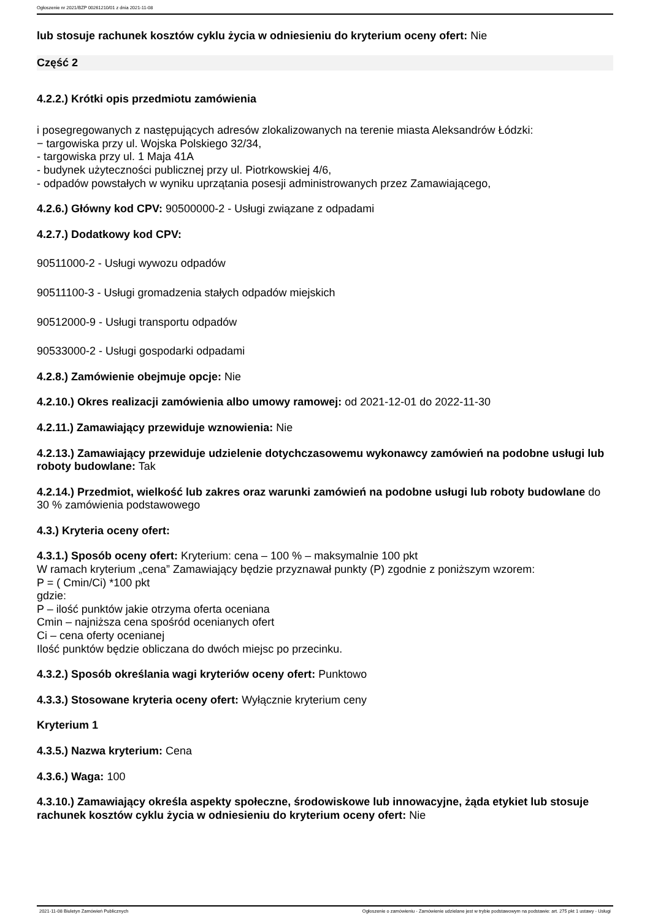Ogłoszenie nr 2021/BZP 00261210/01 z dnia 2021-11-08
lub stosuje rachunek kosztów cyklu życia w odniesieniu do kryterium oceny ofert: Nie
Część 2
4.2.2.) Krótki opis przedmiotu zamówienia
i posegregowanych z następujących adresów zlokalizowanych na terenie miasta Aleksandrów Łódzki:
− targowiska przy ul. Wojska Polskiego 32/34,
- targowiska przy ul. 1 Maja 41A
- budynek użyteczności publicznej przy ul. Piotrkowskiej 4/6,
- odpadów powstałych w wyniku uprzątania posesji administrowanych przez Zamawiającego,
4.2.6.) Główny kod CPV: 90500000-2 - Usługi związane z odpadami
4.2.7.) Dodatkowy kod CPV:
90511000-2 - Usługi wywozu odpadów
90511100-3 - Usługi gromadzenia stałych odpadów miejskich
90512000-9 - Usługi transportu odpadów
90533000-2 - Usługi gospodarki odpadami
4.2.8.) Zamówienie obejmuje opcje: Nie
4.2.10.) Okres realizacji zamówienia albo umowy ramowej: od 2021-12-01 do 2022-11-30
4.2.11.) Zamawiający przewiduje wznowienia: Nie
4.2.13.) Zamawiający przewiduje udzielenie dotychczasowemu wykonawcy zamówień na podobne usługi lub roboty budowlane: Tak
4.2.14.) Przedmiot, wielkość lub zakres oraz warunki zamówień na podobne usługi lub roboty budowlane do 30 % zamówienia podstawowego
4.3.) Kryteria oceny ofert:
4.3.1.) Sposób oceny ofert: Kryterium: cena – 100 % – maksymalnie 100 pkt
W ramach kryterium „cena” Zamawiający będzie przyznawał punkty (P) zgodnie z poniższym wzorem:
P = ( Cmin/Ci) *100 pkt
gdzie:
P – ilość punktów jakie otrzyma oferta oceniana
Cmin – najniższa cena spośród ocenianych ofert
Ci – cena oferty ocenianej
Ilość punktów będzie obliczana do dwóch miejsc po przecinku.
4.3.2.) Sposób określania wagi kryteriów oceny ofert: Punktowo
4.3.3.) Stosowane kryteria oceny ofert: Wyłącznie kryterium ceny
Kryterium 1
4.3.5.) Nazwa kryterium: Cena
4.3.6.) Waga: 100
4.3.10.) Zamawiający określa aspekty społeczne, środowiskowe lub innowacyjne, żąda etykiet lub stosuje rachunek kosztów cyklu życia w odniesieniu do kryterium oceny ofert: Nie
2021-11-08 Biuletyn Zamówień Publicznych Ogłoszenie o zamówieniu - Zamówienie udzielane jest w trybie podstawowym na podstawie: art. 275 pkt 1 ustawy - Usługi